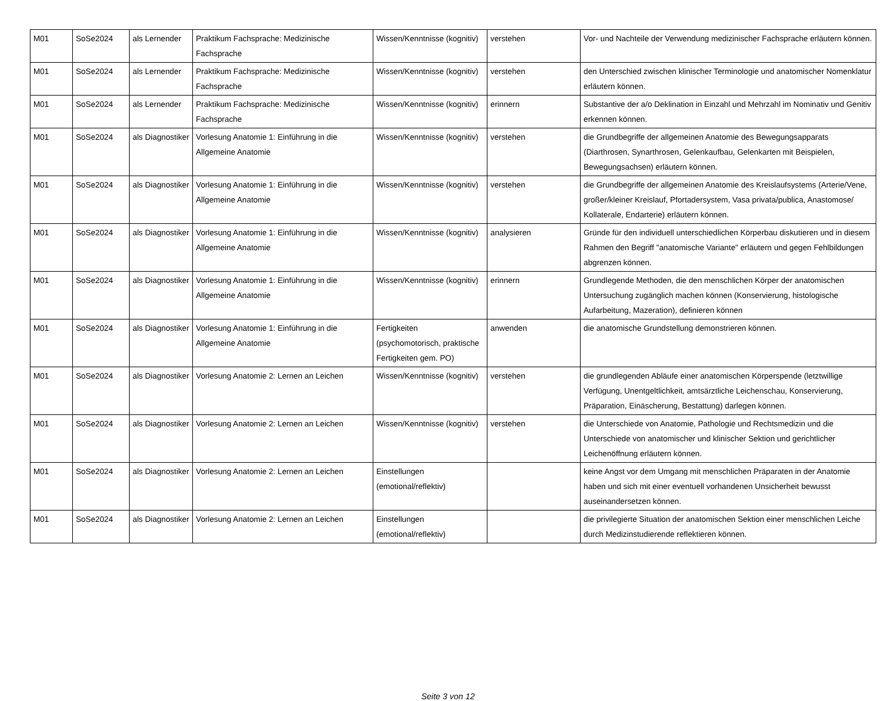| M01 | SoSe2024 | als Lernender | Praktikum Fachsprache: Medizinische Fachsprache | Wissen/Kenntnisse (kognitiv) | verstehen | Vor- und Nachteile der Verwendung medizinischer Fachsprache erläutern können. |
| M01 | SoSe2024 | als Lernender | Praktikum Fachsprache: Medizinische Fachsprache | Wissen/Kenntnisse (kognitiv) | verstehen | den Unterschied zwischen klinischer Terminologie und anatomischer Nomenklatur erläutern können. |
| M01 | SoSe2024 | als Lernender | Praktikum Fachsprache: Medizinische Fachsprache | Wissen/Kenntnisse (kognitiv) | erinnern | Substantive der a/o Deklination in Einzahl und Mehrzahl im Nominativ und Genitiv erkennen können. |
| M01 | SoSe2024 | als Diagnostiker | Vorlesung Anatomie 1: Einführung in die Allgemeine Anatomie | Wissen/Kenntnisse (kognitiv) | verstehen | die Grundbegriffe der allgemeinen Anatomie des Bewegungsapparats (Diarthrosen, Synarthrosen, Gelenkaufbau, Gelenkarten mit Beispielen, Bewegungsachsen) erläutern können. |
| M01 | SoSe2024 | als Diagnostiker | Vorlesung Anatomie 1: Einführung in die Allgemeine Anatomie | Wissen/Kenntnisse (kognitiv) | verstehen | die Grundbegriffe der allgemeinen Anatomie des Kreislaufsystems (Arterie/Vene, großer/kleiner Kreislauf, Pfortadersystem, Vasa privata/publica, Anastomose/ Kollaterale, Endarterie) erläutern können. |
| M01 | SoSe2024 | als Diagnostiker | Vorlesung Anatomie 1: Einführung in die Allgemeine Anatomie | Wissen/Kenntnisse (kognitiv) | analysieren | Gründe für den individuell unterschiedlichen Körperbau diskutieren und in diesem Rahmen den Begriff "anatomische Variante" erläutern und gegen Fehlbildungen abgrenzen können. |
| M01 | SoSe2024 | als Diagnostiker | Vorlesung Anatomie 1: Einführung in die Allgemeine Anatomie | Wissen/Kenntnisse (kognitiv) | erinnern | Grundlegende Methoden, die den menschlichen Körper der anatomischen Untersuchung zugänglich machen können (Konservierung, histologische Aufarbeitung, Mazeration), definieren können |
| M01 | SoSe2024 | als Diagnostiker | Vorlesung Anatomie 1: Einführung in die Allgemeine Anatomie | Fertigkeiten (psychomotorisch, praktische Fertigkeiten gem. PO) | anwenden | die anatomische Grundstellung demonstrieren können. |
| M01 | SoSe2024 | als Diagnostiker | Vorlesung Anatomie 2: Lernen an Leichen | Wissen/Kenntnisse (kognitiv) | verstehen | die grundlegenden Abläufe einer anatomischen Körperspende (letztwillige Verfügung, Unentgeltlichkeit, amtsärztliche Leichenschau, Konservierung, Präparation, Einäscherung, Bestattung) darlegen können. |
| M01 | SoSe2024 | als Diagnostiker | Vorlesung Anatomie 2: Lernen an Leichen | Wissen/Kenntnisse (kognitiv) | verstehen | die Unterschiede von Anatomie, Pathologie und Rechtsmedizin und die Unterschiede von anatomischer und klinischer Sektion und gerichtlicher Leichenöffnung erläutern können. |
| M01 | SoSe2024 | als Diagnostiker | Vorlesung Anatomie 2: Lernen an Leichen | Einstellungen (emotional/reflektiv) | | keine Angst vor dem Umgang mit menschlichen Präparaten in der Anatomie haben und sich mit einer eventuell vorhandenen Unsicherheit bewusst auseinandersetzen können. |
| M01 | SoSe2024 | als Diagnostiker | Vorlesung Anatomie 2: Lernen an Leichen | Einstellungen (emotional/reflektiv) | | die privilegierte Situation der anatomischen Sektion einer menschlichen Leiche durch Medizinstudierende reflektieren können. |
Seite 3 von 12